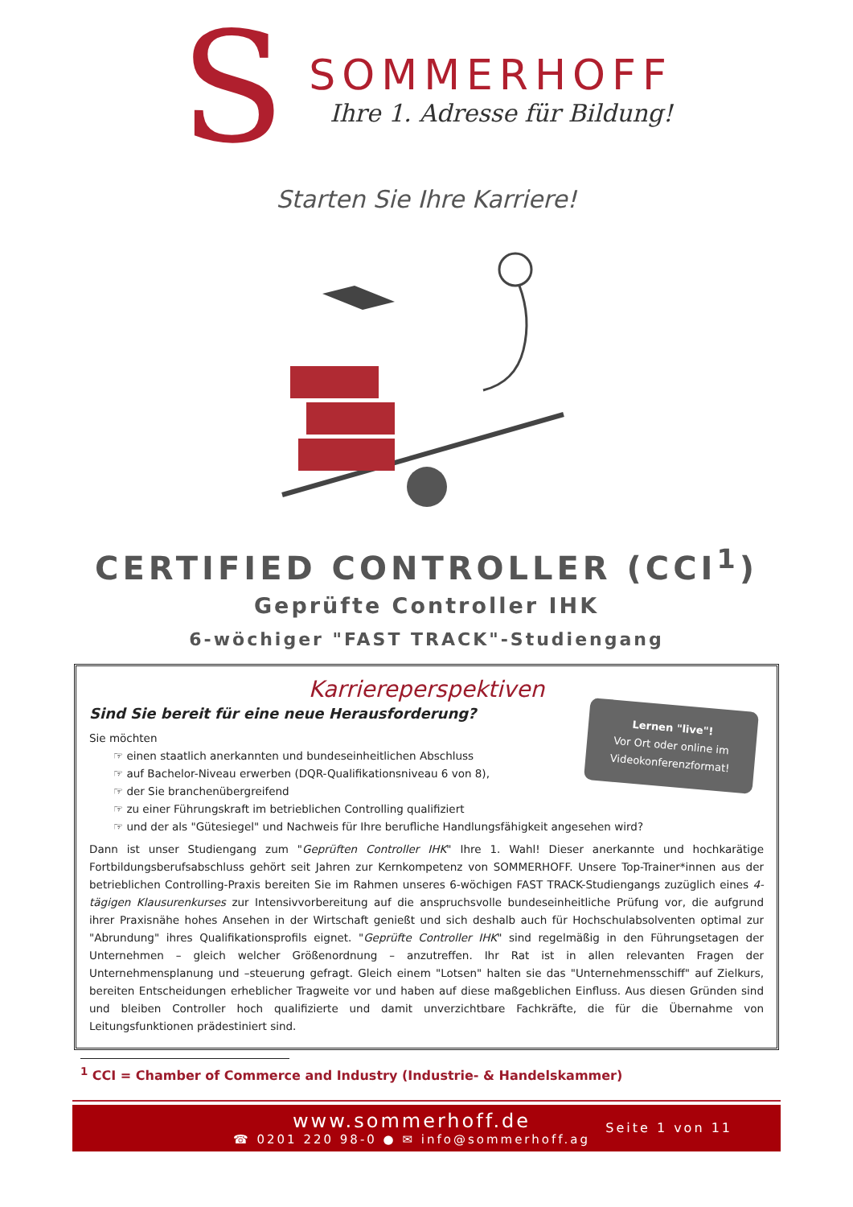S
SOMMERHOFF
Ihre 1. Adresse für Bildung!
Starten Sie Ihre Karriere!
CERTIFIED CONTROLLER (CCI<sup>1</sup>)
Geprüfte Controller IHK
6-wöchiger "FAST TRACK"-Studiengang
Karriereperspektiven
Lernen "live"!
Vor Ort oder online im Videokonferenzformat!
Sind Sie bereit für eine neue Herausforderung?
Sie möchten
☞ einen staatlich anerkannten und bundeseinheitlichen Abschluss
☞ auf Bachelor-Niveau erwerben (DQR-Qualifikationsniveau 6 von 8),
☞ der Sie branchenübergreifend
☞ zu einer Führungskraft im betrieblichen Controlling qualifiziert
☞ und der als "Gütesiegel" und Nachweis für Ihre berufliche Handlungsfähigkeit angesehen wird?
Dann ist unser Studiengang zum "Geprüften Controller IHK" Ihre 1. Wahl! Dieser anerkannte und hochkarätige Fortbildungsberufsabschluss gehört seit Jahren zur Kernkompetenz von SOMMERHOFF. Unsere Top-Trainer*innen aus der betrieblichen Controlling-Praxis bereiten Sie im Rahmen unseres 6-wöchigen FAST TRACK-Studiengangs zuzüglich eines 4-tägigen Klausurenkurses zur Intensivvorbereitung auf die anspruchsvolle bundeseinheitliche Prüfung vor, die aufgrund ihrer Praxisnähe hohes Ansehen in der Wirtschaft genießt und sich deshalb auch für Hochschulabsolventen optimal zur "Abrundung" ihres Qualifikationsprofils eignet. "Geprüfte Controller IHK" sind regelmäßig in den Führungsetagen der Unternehmen – gleich welcher Größenordnung – anzutreffen. Ihr Rat ist in allen relevanten Fragen der Unternehmensplanung und –steuerung gefragt. Gleich einem "Lotsen" halten sie das "Unternehmensschiff" auf Zielkurs, bereiten Entscheidungen erheblicher Tragweite vor und haben auf diese maßgeblichen Einfluss. Aus diesen Gründen sind und bleiben Controller hoch qualifizierte und damit unverzichtbare Fachkräfte, die für die Übernahme von Leitungsfunktionen prädestiniert sind.
<sup>1</sup> CCI = Chamber of Commerce and Industry (Industrie- & Handelskammer)
www.sommerhoff.de
☎ 0201 220 98-0 ● ✉ info@sommerhoff.ag
Seite 1 von 11